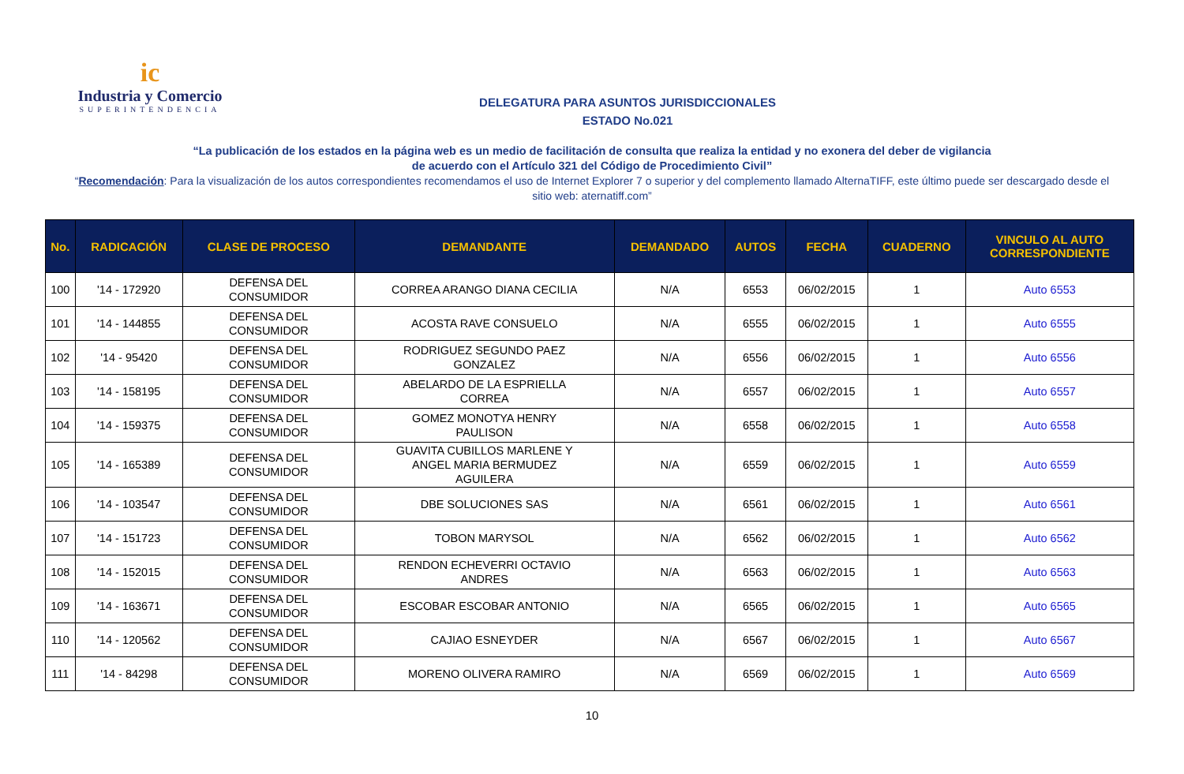ic
Industria y Comercio
SUPERINTENDENCIA
DELEGATURA PARA ASUNTOS JURISDICCIONALES
ESTADO No.021
“La publicación de los estados en la página web es un medio de facilitación de consulta que realiza la entidad y no exonera del deber de vigilancia
de acuerdo con el Artículo 321 del Código de Procedimiento Civil”
“Recomendación: Para la visualización de los autos correspondientes recomendamos el uso de Internet Explorer 7 o superior y del complemento llamado AlternaTIFF, este último puede ser descargado desde el sitio web: aternatiff.com”
| No. | RADICACIÓN | CLASE DE PROCESO | DEMANDANTE | DEMANDADO | AUTOS | FECHA | CUADERNO | VINCULO AL AUTO CORRESPONDIENTE |
| --- | --- | --- | --- | --- | --- | --- | --- | --- |
| 100 | '14 - 172920 | DEFENSA DEL CONSUMIDOR | CORREA ARANGO DIANA CECILIA | N/A | 6553 | 06/02/2015 | 1 | Auto 6553 |
| 101 | '14 - 144855 | DEFENSA DEL CONSUMIDOR | ACOSTA RAVE CONSUELO | N/A | 6555 | 06/02/2015 | 1 | Auto 6555 |
| 102 | '14 - 95420 | DEFENSA DEL CONSUMIDOR | RODRIGUEZ SEGUNDO PAEZ GONZALEZ | N/A | 6556 | 06/02/2015 | 1 | Auto 6556 |
| 103 | '14 - 158195 | DEFENSA DEL CONSUMIDOR | ABELARDO DE LA ESPRIELLA CORREA | N/A | 6557 | 06/02/2015 | 1 | Auto 6557 |
| 104 | '14 - 159375 | DEFENSA DEL CONSUMIDOR | GOMEZ MONOTYA HENRY PAULISON | N/A | 6558 | 06/02/2015 | 1 | Auto 6558 |
| 105 | '14 - 165389 | DEFENSA DEL CONSUMIDOR | GUAVITA CUBILLOS MARLENE Y ANGEL MARIA BERMUDEZ AGUILERA | N/A | 6559 | 06/02/2015 | 1 | Auto 6559 |
| 106 | '14 - 103547 | DEFENSA DEL CONSUMIDOR | DBE SOLUCIONES SAS | N/A | 6561 | 06/02/2015 | 1 | Auto 6561 |
| 107 | '14 - 151723 | DEFENSA DEL CONSUMIDOR | TOBON MARYSOL | N/A | 6562 | 06/02/2015 | 1 | Auto 6562 |
| 108 | '14 - 152015 | DEFENSA DEL CONSUMIDOR | RENDON ECHEVERRI OCTAVIO ANDRES | N/A | 6563 | 06/02/2015 | 1 | Auto 6563 |
| 109 | '14 - 163671 | DEFENSA DEL CONSUMIDOR | ESCOBAR ESCOBAR ANTONIO | N/A | 6565 | 06/02/2015 | 1 | Auto 6565 |
| 110 | '14 - 120562 | DEFENSA DEL CONSUMIDOR | CAJIAO ESNEYDER | N/A | 6567 | 06/02/2015 | 1 | Auto 6567 |
| 111 | '14 - 84298 | DEFENSA DEL CONSUMIDOR | MORENO OLIVERA RAMIRO | N/A | 6569 | 06/02/2015 | 1 | Auto 6569 |
10